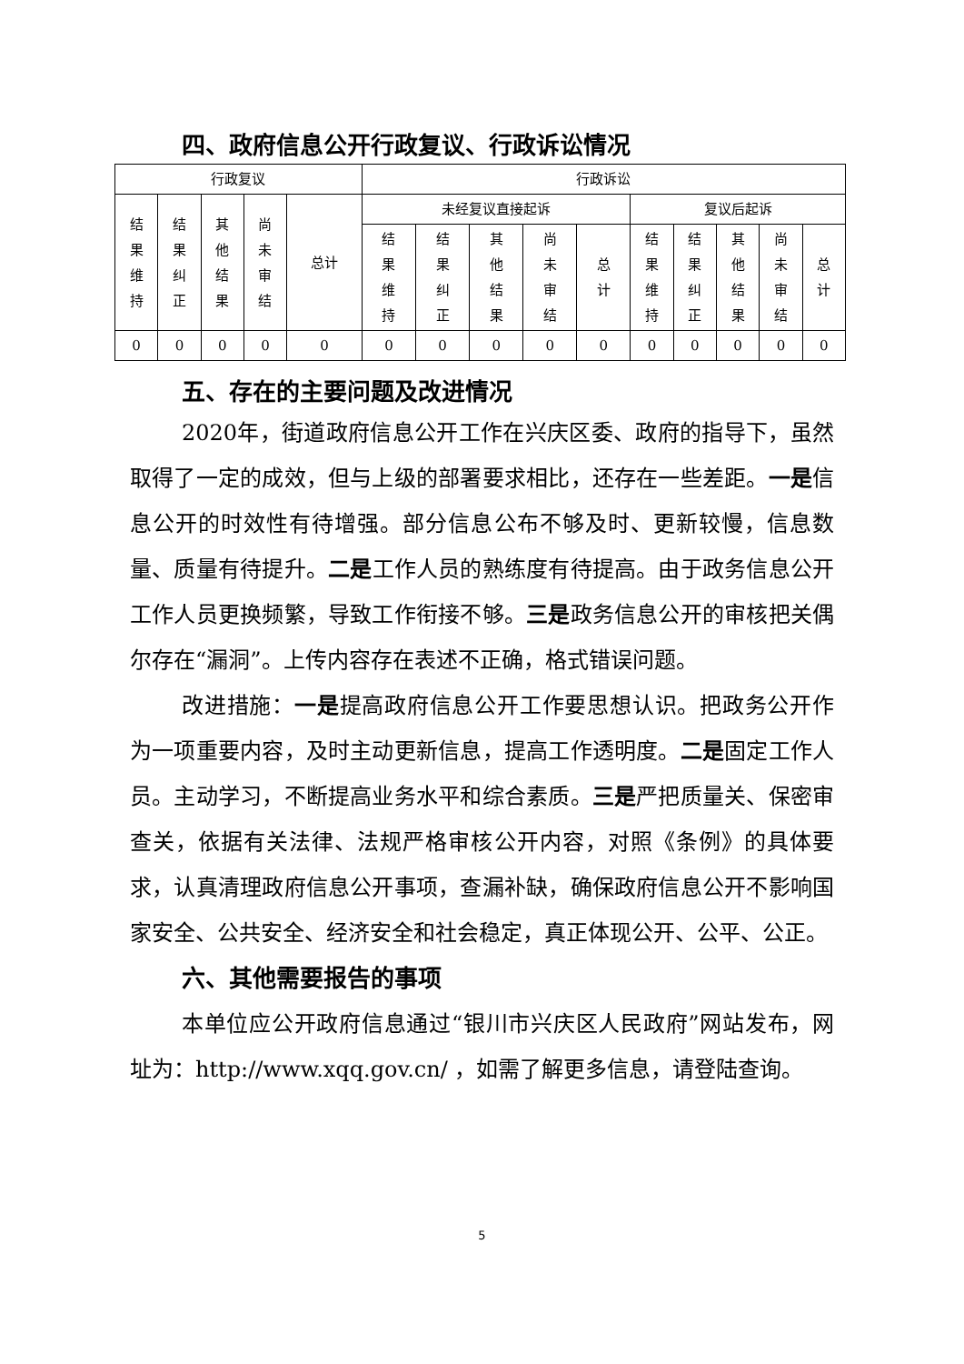四、政府信息公开行政复议、行政诉讼情况
| 行政复议 | | | | | 行政诉讼 | | | | | | | | | |
| --- | --- | --- | --- | --- | --- | --- | --- | --- | --- | --- | --- | --- | --- | --- |
| 结果维持 | 结果纠正 | 其他结果 | 尚未审结 | 总计 | 未经复议直接起诉 | | | | | 复议后起诉 | | | | |
| | | | | | 结果维持 | 结果纠正 | 其他结果 | 尚未审结 | 总计 | 结果维持 | 结果纠正 | 其他结果 | 尚未审结 | 总计 |
| 0 | 0 | 0 | 0 | 0 | 0 | 0 | 0 | 0 | 0 | 0 | 0 | 0 | 0 | 0 |
五、存在的主要问题及改进情况
2020年，街道政府信息公开工作在兴庆区委、政府的指导下，虽然取得了一定的成效，但与上级的部署要求相比，还存在一些差距。一是信息公开的时效性有待增强。部分信息公布不够及时、更新较慢，信息数量、质量有待提升。二是工作人员的熟练度有待提高。由于政务信息公开工作人员更换频繁，导致工作衔接不够。三是政务信息公开的审核把关偶尔存在“漏洞”。上传内容存在表述不正确，格式错误问题。
改进措施：一是提高政府信息公开工作要思想认识。把政务公开作为一项重要内容，及时主动更新信息，提高工作透明度。二是固定工作人员。主动学习，不断提高业务水平和综合素质。三是严把质量关、保密审查关，依据有关法律、法规严格审核公开内容，对照《条例》的具体要求，认真清理政府信息公开事项，查漏补缺，确保政府信息公开不影响国家安全、公共安全、经济安全和社会稳定，真正体现公开、公平、公正。
六、其他需要报告的事项
本单位应公开政府信息通过“银川市兴庆区人民政府”网站发布，网址为：http://www.xqq.gov.cn/ ，如需了解更多信息，请登陆查询。
5